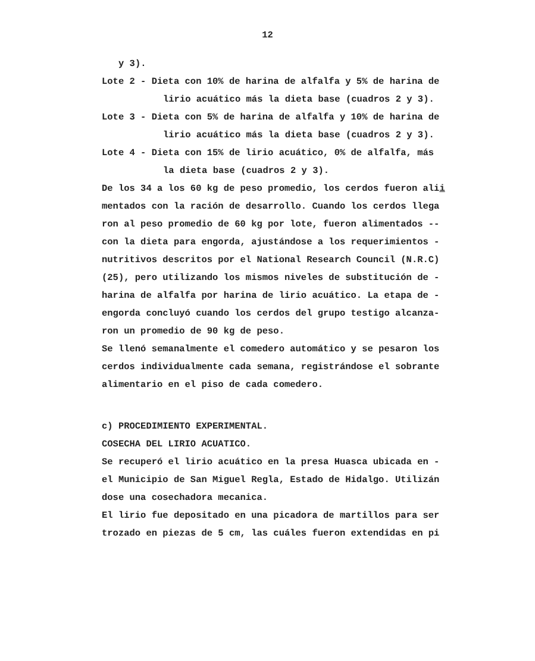12
y 3).
Lote 2 - Dieta con 10% de harina de alfalfa y 5% de harina de
lirio acuático más la dieta base (cuadros 2 y 3).
Lote 3 - Dieta con 5% de harina de alfalfa y 10% de harina de
lirio acuático más la dieta base (cuadros 2 y 3).
Lote 4 - Dieta con 15% de lirio acuático, 0% de alfalfa, más
la dieta base (cuadros 2 y 3).
De los 34 a los 60 kg de peso promedio, los cerdos fueron alii
mentados con la ración de desarrollo. Cuando los cerdos llega
ron al peso promedio de 60 kg por lote, fueron alimentados --
con la dieta para engorda, ajustándose a los requerimientos -
nutritivos descritos por el National Research Council (N.R.C)
(25), pero utilizando los mismos niveles de substitución de -
harina de alfalfa por harina de lirio acuático. La etapa de -
engorda concluyó cuando los cerdos del grupo testigo alcanza-
ron un promedio de 90 kg de peso.
Se llenó semanalmente el comedero automático y se pesaron los
cerdos individualmente cada semana, registrándose el sobrante
alimentario en el piso de cada comedero.
c) PROCEDIMIENTO EXPERIMENTAL.
COSECHA DEL LIRIO ACUATICO.
Se recuperó el lirio acuático en la presa Huasca ubicada en -
el Municipio de San Miguel Regla, Estado de Hidalgo. Utilizán
dose una cosechadora mecanica.
El lirio fue depositado en una picadora de martillos para ser
trozado en piezas de 5 cm, las cuáles fueron extendidas en pi